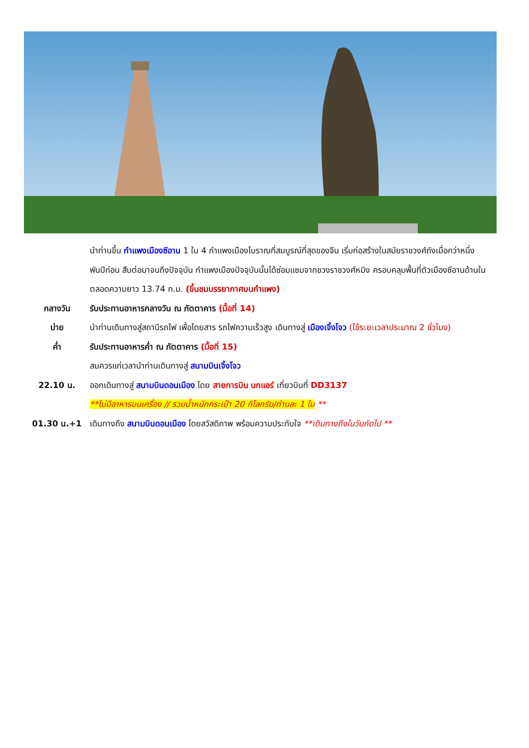นำท่านขึ้น กำแพงเมืองซีอาน 1 ใน 4 กำแพงเมืองโบราณที่สมบูรณ์ที่สุดของจีน เริ่มก่อสร้างในสมัยราชวงศ์ถังเมื่อกว่าหนึ่งพันปีก่อน สืบต่อมาจนถึงปัจจุบัน กำแพงเมืองปัจจุบันนั้นได้ซ่อมแซมจากชวงราชวงศ์หมิง ครอบคลุมพื้นที่ตัวเมืองซีอานด้านใน ตลอดความยาว 13.74 ก.ม. (ขึ้นชมบรรยากาศบนกำแพง)
กลางวัน รับประทานอาหารกลางวัน ณ ภัตตาคาร (มื้อที่ 14)
บ่าย นำท่านเดินทางสู่สถานีรถไฟ เพื่อโดยสาร รถไฟความเร็วสูง เดินทางสู่ เมืองเจิ้งโจว (ใช้ระยะเวลาประมาณ 2 ชั่วโมง)
ค่ำ รับประทานอาหารค่ำ ณ ภัตตาคาร (มื้อที่ 15)
สมควรแก่เวลานำท่านเดินทางสู่ สนามบินเจิ้งโจว
22.10 น. ออกเดินทางสู่ สนามบินดอนเมือง โดย สายการบิน นกแอร์ เที่ยวบินที่ DD3137
**ไม่มีอาหารบนเครื่อง // รวมน้ำหนักกระเป๋า 20 กิโลกรัม/ท่านละ 1 ใบ **
01.30 น.+1 เดินทางถึง สนามบินดอนเมือง โดยสวัสดิภาพ พร้อมความประทับใจ **เดินทางถึงในวันถัดไป **